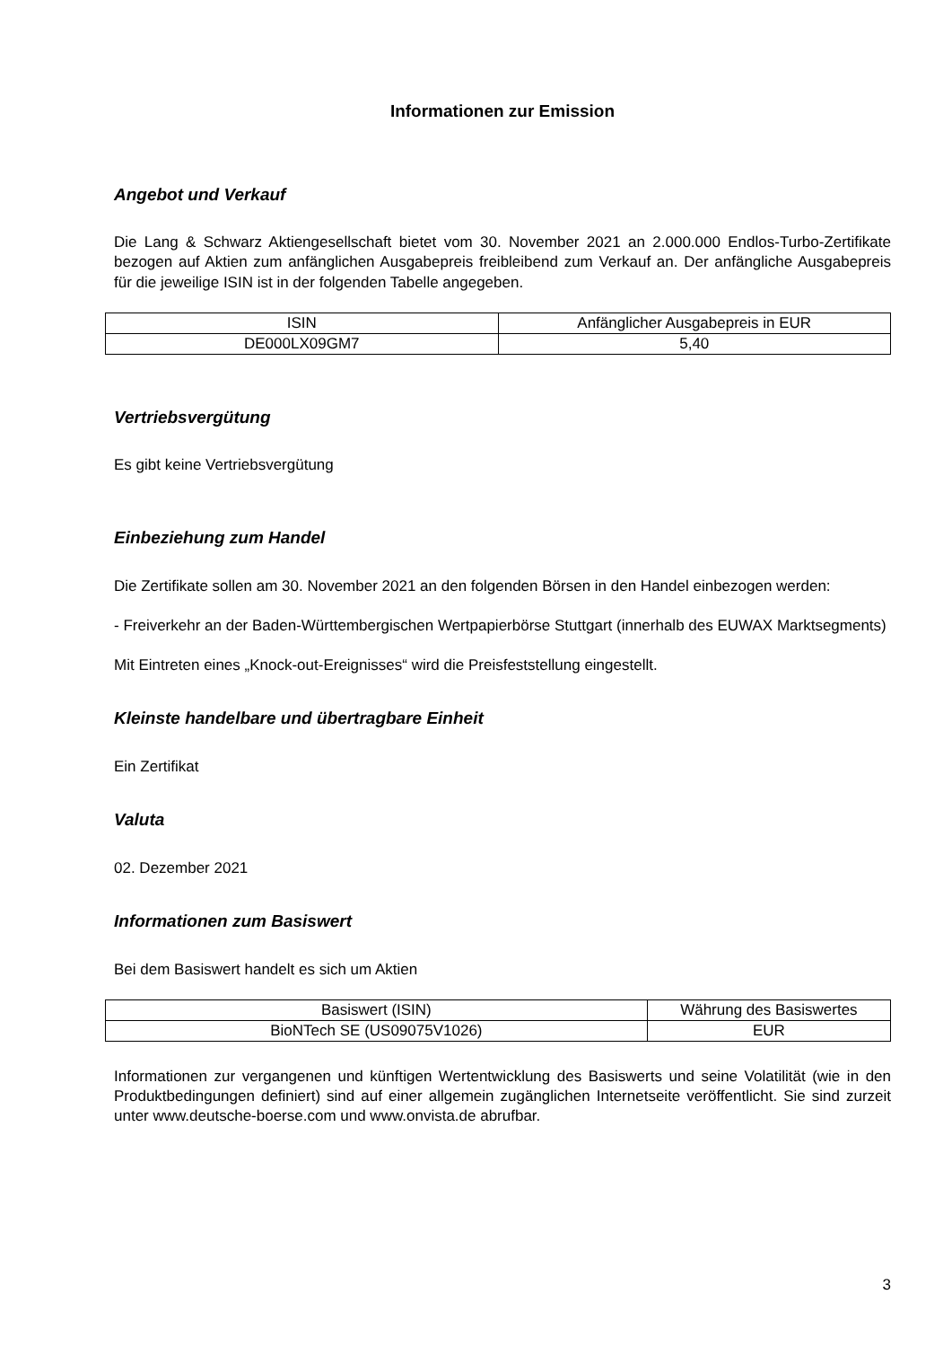Informationen zur Emission
Angebot und Verkauf
Die Lang & Schwarz Aktiengesellschaft bietet vom 30. November 2021 an 2.000.000 Endlos-Turbo-Zertifikate bezogen auf Aktien zum anfänglichen Ausgabepreis freibleibend zum Verkauf an. Der anfängliche Ausgabepreis für die jeweilige ISIN ist in der folgenden Tabelle angegeben.
| ISIN | Anfänglicher Ausgabepreis in EUR |
| DE000LX09GM7 | 5,40 |
Vertriebsvergütung
Es gibt keine Vertriebsvergütung
Einbeziehung zum Handel
Die Zertifikate sollen am 30. November 2021 an den folgenden Börsen in den Handel einbezogen werden:
- Freiverkehr an der Baden-Württembergischen Wertpapierbörse Stuttgart (innerhalb des EUWAX Marktsegments)
Mit Eintreten eines „Knock-out-Ereignisses“ wird die Preisfeststellung eingestellt.
Kleinste handelbare und übertragbare Einheit
Ein Zertifikat
Valuta
02. Dezember 2021
Informationen zum Basiswert
Bei dem Basiswert handelt es sich um Aktien
| Basiswert (ISIN) | Währung des Basiswertes |
| BioNTech SE (US09075V1026) | EUR |
Informationen zur vergangenen und künftigen Wertentwicklung des Basiswerts und seine Volatilität (wie in den Produktbedingungen definiert) sind auf einer allgemein zugänglichen Internetseite veröffentlicht. Sie sind zurzeit unter www.deutsche-boerse.com und www.onvista.de abrufbar.
3